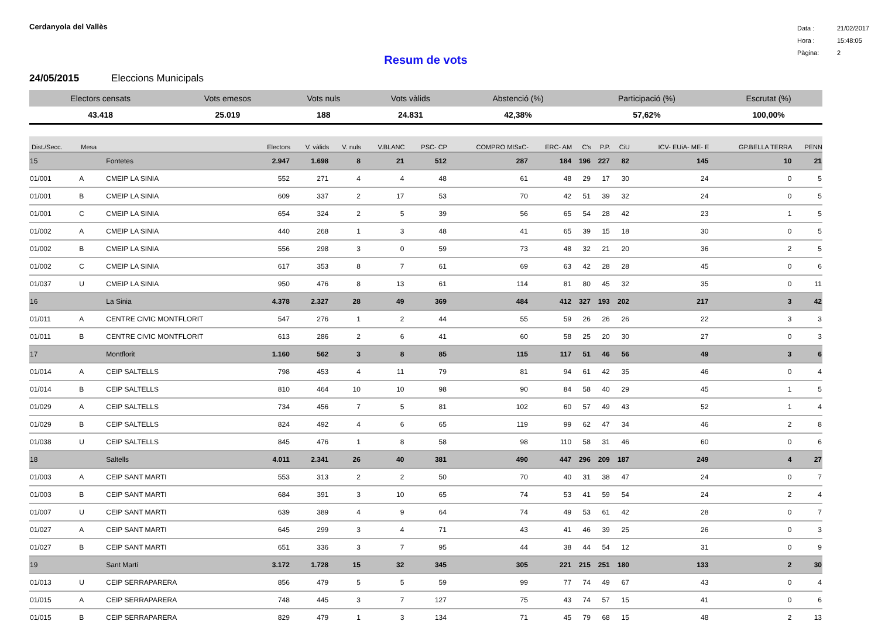Cerdanyola del Vallès
Data : 21/02/2017
Hora : 15:48:05
Pàgina: 2
Resum de vots
24/05/2015 Eleccions Municipals
| Electors censats | Vots emesos | Vots nuls | Vots vàlids | Abstenció (%) | Participació (%) | Escrutat (%) |
| --- | --- | --- | --- | --- | --- | --- |
| 43.418 | 25.019 | 188 | 24.831 | 42,38% | 57,62% | 100,00% |
| Dist./Secc. | Mesa | | Electors | V. vàlids | V. nuls | V.BLANC | PSC- CP | COMPRO MISxC- | ERC- AM | C's | P.P. | CiU | ICV- EUiA- ME- E | GP.BELLA TERRA | PENN |
| --- | --- | --- | --- | --- | --- | --- | --- | --- | --- | --- | --- | --- | --- | --- | --- |
| 15 | | Fontetes | 2.947 | 1.698 | 8 | 21 | 512 | 287 | 184 | 196 | 227 | 82 | 145 | 10 | 21 |
| 01/001 | A | CMEIP LA SINIA | 552 | 271 | 4 | 4 | 48 | 61 | 48 | 29 | 17 | 30 | 24 | 0 | 5 |
| 01/001 | B | CMEIP LA SINIA | 609 | 337 | 2 | 17 | 53 | 70 | 42 | 51 | 39 | 32 | 24 | 0 | 5 |
| 01/001 | C | CMEIP LA SINIA | 654 | 324 | 2 | 5 | 39 | 56 | 65 | 54 | 28 | 42 | 23 | 1 | 5 |
| 01/002 | A | CMEIP LA SINIA | 440 | 268 | 1 | 3 | 48 | 41 | 65 | 39 | 15 | 18 | 30 | 0 | 5 |
| 01/002 | B | CMEIP LA SINIA | 556 | 298 | 3 | 0 | 59 | 73 | 48 | 32 | 21 | 20 | 36 | 2 | 5 |
| 01/002 | C | CMEIP LA SINIA | 617 | 353 | 8 | 7 | 61 | 69 | 63 | 42 | 28 | 28 | 45 | 0 | 6 |
| 01/037 | U | CMEIP LA SINIA | 950 | 476 | 8 | 13 | 61 | 114 | 81 | 80 | 45 | 32 | 35 | 0 | 11 |
| 16 | | La Sinia | 4.378 | 2.327 | 28 | 49 | 369 | 484 | 412 | 327 | 193 | 202 | 217 | 3 | 42 |
| 01/011 | A | CENTRE CIVIC MONTFLORIT | 547 | 276 | 1 | 2 | 44 | 55 | 59 | 26 | 26 | 26 | 22 | 3 | 3 |
| 01/011 | B | CENTRE CIVIC MONTFLORIT | 613 | 286 | 2 | 6 | 41 | 60 | 58 | 25 | 20 | 30 | 27 | 0 | 3 |
| 17 | | Montflorit | 1.160 | 562 | 3 | 8 | 85 | 115 | 117 | 51 | 46 | 56 | 49 | 3 | 6 |
| 01/014 | A | CEIP SALTELLS | 798 | 453 | 4 | 11 | 79 | 81 | 94 | 61 | 42 | 35 | 46 | 0 | 4 |
| 01/014 | B | CEIP SALTELLS | 810 | 464 | 10 | 10 | 98 | 90 | 84 | 58 | 40 | 29 | 45 | 1 | 5 |
| 01/029 | A | CEIP SALTELLS | 734 | 456 | 7 | 5 | 81 | 102 | 60 | 57 | 49 | 43 | 52 | 1 | 4 |
| 01/029 | B | CEIP SALTELLS | 824 | 492 | 4 | 6 | 65 | 119 | 99 | 62 | 47 | 34 | 46 | 2 | 8 |
| 01/038 | U | CEIP SALTELLS | 845 | 476 | 1 | 8 | 58 | 98 | 110 | 58 | 31 | 46 | 60 | 0 | 6 |
| 18 | | Saltells | 4.011 | 2.341 | 26 | 40 | 381 | 490 | 447 | 296 | 209 | 187 | 249 | 4 | 27 |
| 01/003 | A | CEIP SANT MARTI | 553 | 313 | 2 | 2 | 50 | 70 | 40 | 31 | 38 | 47 | 24 | 0 | 7 |
| 01/003 | B | CEIP SANT MARTI | 684 | 391 | 3 | 10 | 65 | 74 | 53 | 41 | 59 | 54 | 24 | 2 | 4 |
| 01/007 | U | CEIP SANT MARTI | 639 | 389 | 4 | 9 | 64 | 74 | 49 | 53 | 61 | 42 | 28 | 0 | 7 |
| 01/027 | A | CEIP SANT MARTI | 645 | 299 | 3 | 4 | 71 | 43 | 41 | 46 | 39 | 25 | 26 | 0 | 3 |
| 01/027 | B | CEIP SANT MARTI | 651 | 336 | 3 | 7 | 95 | 44 | 38 | 44 | 54 | 12 | 31 | 0 | 9 |
| 19 | | Sant Martí | 3.172 | 1.728 | 15 | 32 | 345 | 305 | 221 | 215 | 251 | 180 | 133 | 2 | 30 |
| 01/013 | U | CEIP SERRAPARERA | 856 | 479 | 5 | 5 | 59 | 99 | 77 | 74 | 49 | 67 | 43 | 0 | 4 |
| 01/015 | A | CEIP SERRAPARERA | 748 | 445 | 3 | 7 | 127 | 75 | 43 | 74 | 57 | 15 | 41 | 0 | 6 |
| 01/015 | B | CEIP SERRAPARERA | 829 | 479 | 1 | 3 | 134 | 71 | 45 | 79 | 68 | 15 | 48 | 2 | 13 |